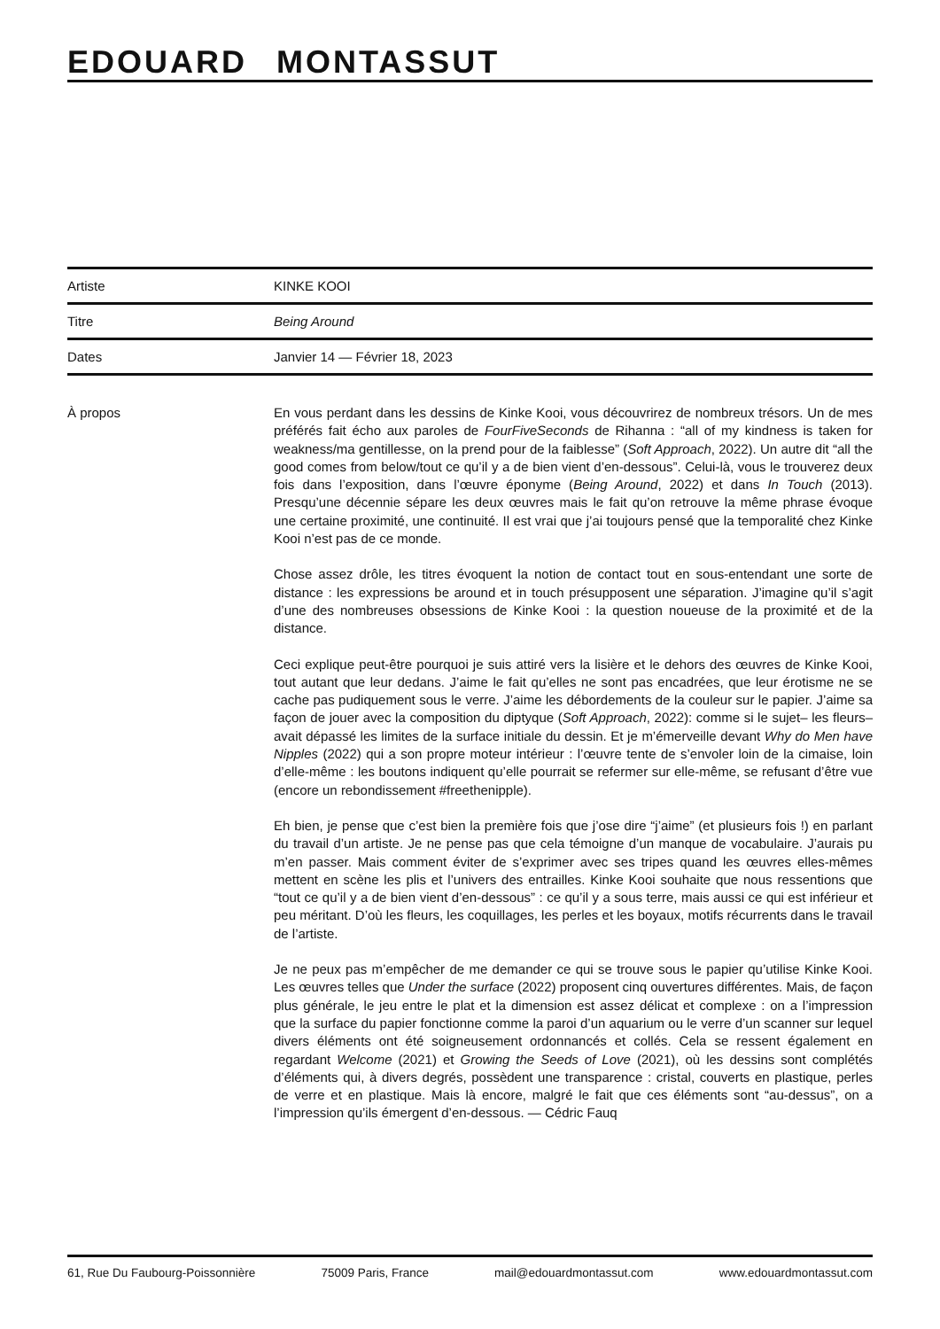EDOUARD MONTASSUT
| Artiste | KINKE KOOI |
| Titre | Being Around |
| Dates | Janvier 14 — Février 18, 2023 |
À propos En vous perdant dans les dessins de Kinke Kooi, vous découvrirez de nombreux trésors. Un de mes préférés fait écho aux paroles de FourFiveSeconds de Rihanna : “all of my kindness is taken for weakness/ma gentillesse, on la prend pour de la faiblesse” (Soft Approach, 2022). Un autre dit “all the good comes from below/tout ce qu’il y a de bien vient d’en-dessous”. Celui-là, vous le trouverez deux fois dans l’exposition, dans l’œuvre éponyme (Being Around, 2022) et dans In Touch (2013). Presqu’une décennie sépare les deux œuvres mais le fait qu’on retrouve la même phrase évoque une certaine proximité, une continuité. Il est vrai que j’ai toujours pensé que la temporalité chez Kinke Kooi n’est pas de ce monde.
Chose assez drôle, les titres évoquent la notion de contact tout en sous-entendant une sorte de distance : les expressions be around et in touch présupposent une séparation. J’imagine qu’il s’agit d’une des nombreuses obsessions de Kinke Kooi : la question noueuse de la proximité et de la distance.
Ceci explique peut-être pourquoi je suis attiré vers la lisière et le dehors des œuvres de Kinke Kooi, tout autant que leur dedans. J’aime le fait qu’elles ne sont pas encadrées, que leur érotisme ne se cache pas pudiquement sous le verre. J’aime les débordements de la couleur sur le papier. J’aime sa façon de jouer avec la composition du diptyque (Soft Approach, 2022): comme si le sujet– les fleurs–avait dépassé les limites de la surface initiale du dessin. Et je m’émerveille devant Why do Men have Nipples (2022) qui a son propre moteur intérieur : l’œuvre tente de s’envoler loin de la cimaise, loin d’elle-même : les boutons indiquent qu’elle pourrait se refermer sur elle-même, se refusant d’être vue (encore un rebondissement #freethenipple).
Eh bien, je pense que c’est bien la première fois que j’ose dire “j’aime” (et plusieurs fois !) en parlant du travail d’un artiste. Je ne pense pas que cela témoigne d’un manque de vocabulaire. J’aurais pu m’en passer. Mais comment éviter de s’exprimer avec ses tripes quand les œuvres elles-mêmes mettent en scène les plis et l’univers des entrailles. Kinke Kooi souhaite que nous ressentions que “tout ce qu’il y a de bien vient d’en-dessous” : ce qu’il y a sous terre, mais aussi ce qui est inférieur et peu méritant. D’où les fleurs, les coquillages, les perles et les boyaux, motifs récurrents dans le travail de l’artiste.
Je ne peux pas m’empêcher de me demander ce qui se trouve sous le papier qu’utilise Kinke Kooi. Les œuvres telles que Under the surface (2022) proposent cinq ouvertures différentes. Mais, de façon plus générale, le jeu entre le plat et la dimension est assez délicat et complexe : on a l’impression que la surface du papier fonctionne comme la paroi d’un aquarium ou le verre d’un scanner sur lequel divers éléments ont été soigneusement ordonnancés et collés. Cela se ressent également en regardant Welcome (2021) et Growing the Seeds of Love (2021), où les dessins sont complétés d’éléments qui, à divers degrés, possèdent une transparence : cristal, couverts en plastique, perles de verre et en plastique. Mais là encore, malgré le fait que ces éléments sont “au-dessus”, on a l’impression qu’ils émergent d’en-dessous. — Cédric Fauq
61, Rue Du Faubourg-Poissonnière 75009 Paris, France mail@edouardmontassut.com www.edouardmontassut.com